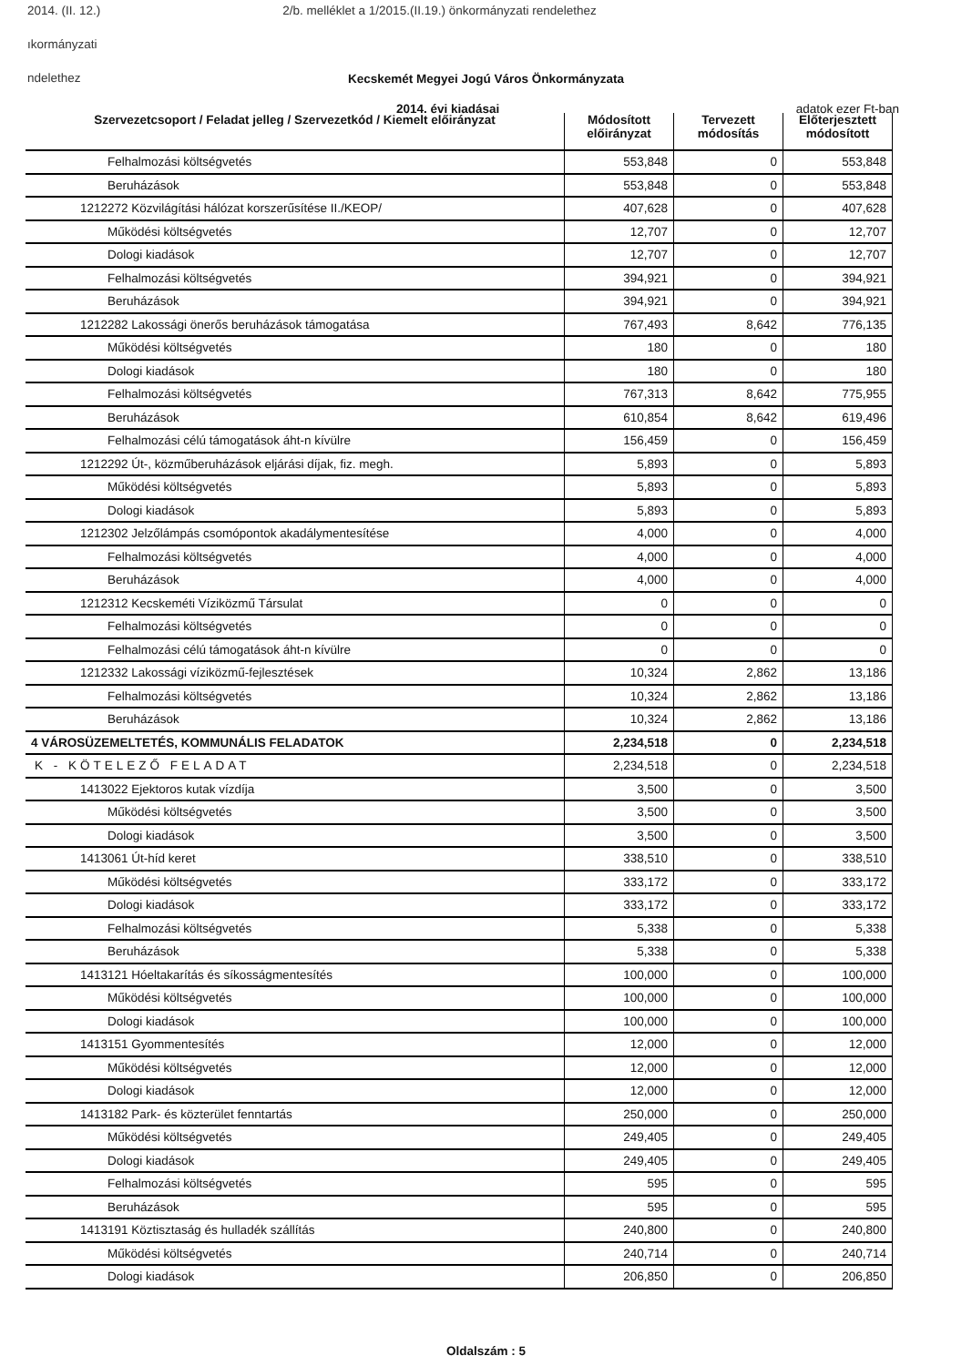2014. (II. 12.) 2/b. melléklet a 1/2015.(II.19.) önkormányzati rendelethez
ıkormányzati
ndelethez
Kecskemét Megyei Jogú Város Önkormányzata
2014. évi kiadásai adatok ezer Ft-ban
| Szervezetcsoport / Feladat jelleg / Szervezetkód / Kiemelt előirányzat | Módosított előirányzat | Tervezett módosítás | Előterjesztett módosított |
| --- | --- | --- | --- |
| Felhalmozási költségvetés | 553,848 | 0 | 553,848 |
| Beruházások | 553,848 | 0 | 553,848 |
| 1212272 Közvilágítási hálózat korszerűsítése II./KEOP/ | 407,628 | 0 | 407,628 |
| Működési költségvetés | 12,707 | 0 | 12,707 |
| Dologi kiadások | 12,707 | 0 | 12,707 |
| Felhalmozási költségvetés | 394,921 | 0 | 394,921 |
| Beruházások | 394,921 | 0 | 394,921 |
| 1212282 Lakossági önerős beruházások támogatása | 767,493 | 8,642 | 776,135 |
| Működési költségvetés | 180 | 0 | 180 |
| Dologi kiadások | 180 | 0 | 180 |
| Felhalmozási költségvetés | 767,313 | 8,642 | 775,955 |
| Beruházások | 610,854 | 8,642 | 619,496 |
| Felhalmozási célú támogatások áht-n kívülre | 156,459 | 0 | 156,459 |
| 1212292 Út-, közműberuházások eljárási díjak, fiz. megh. | 5,893 | 0 | 5,893 |
| Működési költségvetés | 5,893 | 0 | 5,893 |
| Dologi kiadások | 5,893 | 0 | 5,893 |
| 1212302 Jelzőlámpás csomópontok akadálymentesítése | 4,000 | 0 | 4,000 |
| Felhalmozási költségvetés | 4,000 | 0 | 4,000 |
| Beruházások | 4,000 | 0 | 4,000 |
| 1212312 Kecskeméti Víziközmű Társulat | 0 | 0 | 0 |
| Felhalmozási költségvetés | 0 | 0 | 0 |
| Felhalmozási célú támogatások áht-n kívülre | 0 | 0 | 0 |
| 1212332 Lakossági víziközmű-fejlesztések | 10,324 | 2,862 | 13,186 |
| Felhalmozási költségvetés | 10,324 | 2,862 | 13,186 |
| Beruházások | 10,324 | 2,862 | 13,186 |
| 4 VÁROSÜZEMELTETÉS, KOMMUNÁLIS FELADATOK | 2,234,518 | 0 | 2,234,518 |
| K - KÖTELEZŐ FELADAT | 2,234,518 | 0 | 2,234,518 |
| 1413022 Ejektoros kutak vízdíja | 3,500 | 0 | 3,500 |
| Működési költségvetés | 3,500 | 0 | 3,500 |
| Dologi kiadások | 3,500 | 0 | 3,500 |
| 1413061 Út-híd keret | 338,510 | 0 | 338,510 |
| Működési költségvetés | 333,172 | 0 | 333,172 |
| Dologi kiadások | 333,172 | 0 | 333,172 |
| Felhalmozási költségvetés | 5,338 | 0 | 5,338 |
| Beruházások | 5,338 | 0 | 5,338 |
| 1413121 Hóeltakarítás és síkosságmentesítés | 100,000 | 0 | 100,000 |
| Működési költségvetés | 100,000 | 0 | 100,000 |
| Dologi kiadások | 100,000 | 0 | 100,000 |
| 1413151 Gyommentesítés | 12,000 | 0 | 12,000 |
| Működési költségvetés | 12,000 | 0 | 12,000 |
| Dologi kiadások | 12,000 | 0 | 12,000 |
| 1413182 Park- és közterület fenntartás | 250,000 | 0 | 250,000 |
| Működési költségvetés | 249,405 | 0 | 249,405 |
| Dologi kiadások | 249,405 | 0 | 249,405 |
| Felhalmozási költségvetés | 595 | 0 | 595 |
| Beruházások | 595 | 0 | 595 |
| 1413191 Köztisztaság és hulladék szállítás | 240,800 | 0 | 240,800 |
| Működési költségvetés | 240,714 | 0 | 240,714 |
| Dologi kiadások | 206,850 | 0 | 206,850 |
Oldalszám : 5